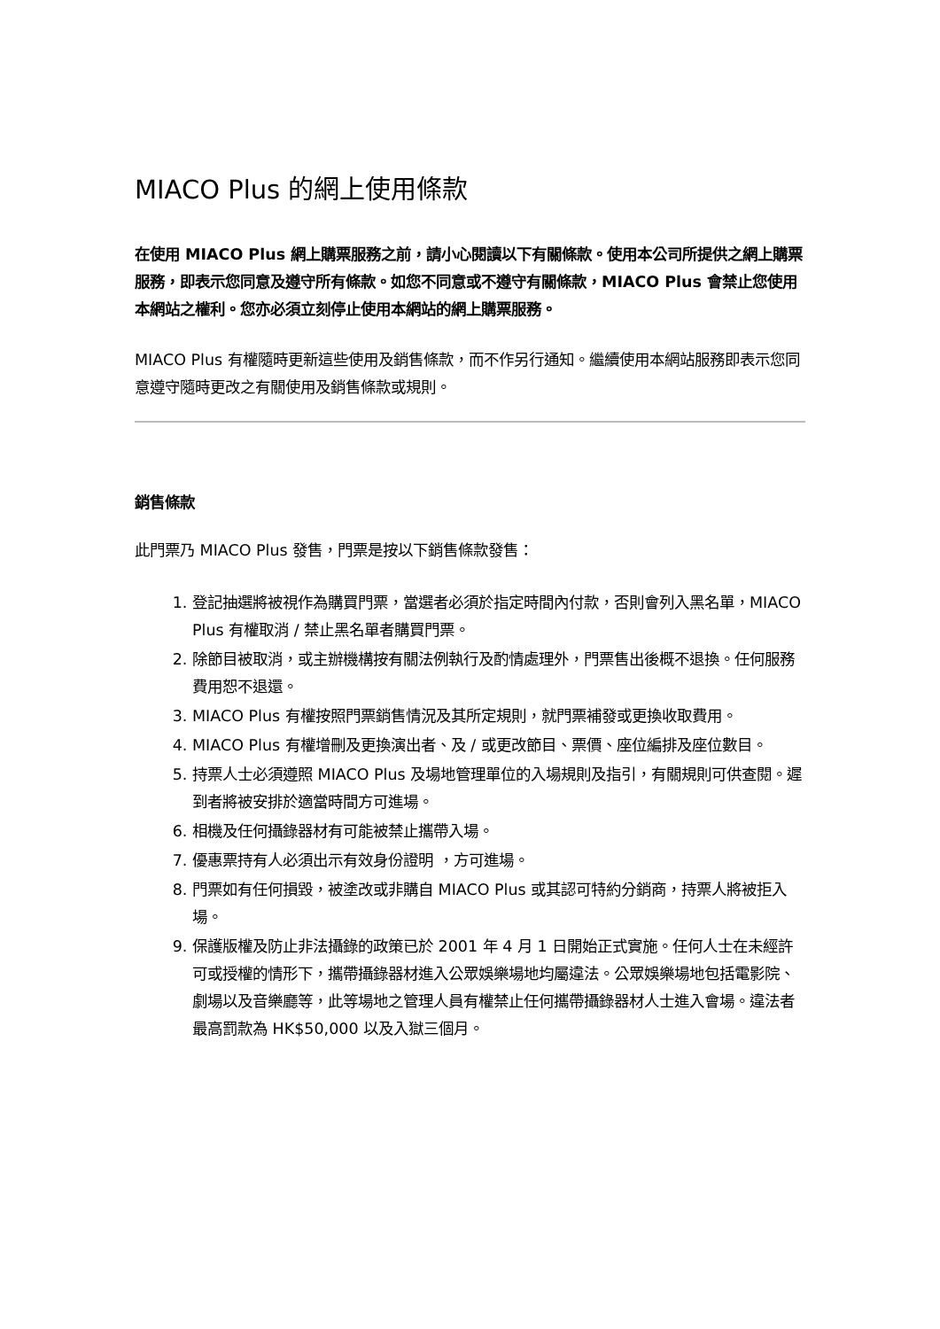MIACO Plus 的網上使用條款
在使用 MIACO Plus 網上購票服務之前，請小心閱讀以下有關條款。使用本公司所提供之網上購票服務，即表示您同意及遵守所有條款。如您不同意或不遵守有關條款，MIACO Plus 會禁止您使用本網站之權利。您亦必須立刻停止使用本網站的網上購票服務。
MIACO Plus 有權隨時更新這些使用及銷售條款，而不作另行通知。繼續使用本網站服務即表示您同意遵守隨時更改之有關使用及銷售條款或規則。
銷售條款
此門票乃 MIACO Plus 發售，門票是按以下銷售條款發售：
1. 登記抽選將被視作為購買門票，當選者必須於指定時間內付款，否則會列入黑名單，MIACO Plus 有權取消 / 禁止黑名單者購買門票。
2. 除節目被取消，或主辦機構按有關法例執行及酌情處理外，門票售出後概不退換。任何服務費用恕不退還。
3. MIACO Plus 有權按照門票銷售情況及其所定規則，就門票補發或更換收取費用。
4. MIACO Plus 有權增刪及更換演出者、及 / 或更改節目、票價、座位編排及座位數目。
5. 持票人士必須遵照 MIACO Plus 及場地管理單位的入場規則及指引，有關規則可供查閱。遲到者將被安排於適當時間方可進場。
6. 相機及任何攝錄器材有可能被禁止攜帶入場。
7. 優惠票持有人必須出示有效身份證明 ，方可進場。
8. 門票如有任何損毀，被塗改或非購自 MIACO Plus 或其認可特約分銷商，持票人將被拒入場。
9. 保護版權及防止非法攝錄的政策已於 2001 年 4 月 1 日開始正式實施。任何人士在未經許可或授權的情形下，攜帶攝錄器材進入公眾娛樂場地均屬違法。公眾娛樂場地包括電影院、劇場以及音樂廳等，此等場地之管理人員有權禁止任何攜帶攝錄器材人士進入會場。違法者最高罰款為 HK$50,000 以及入獄三個月。